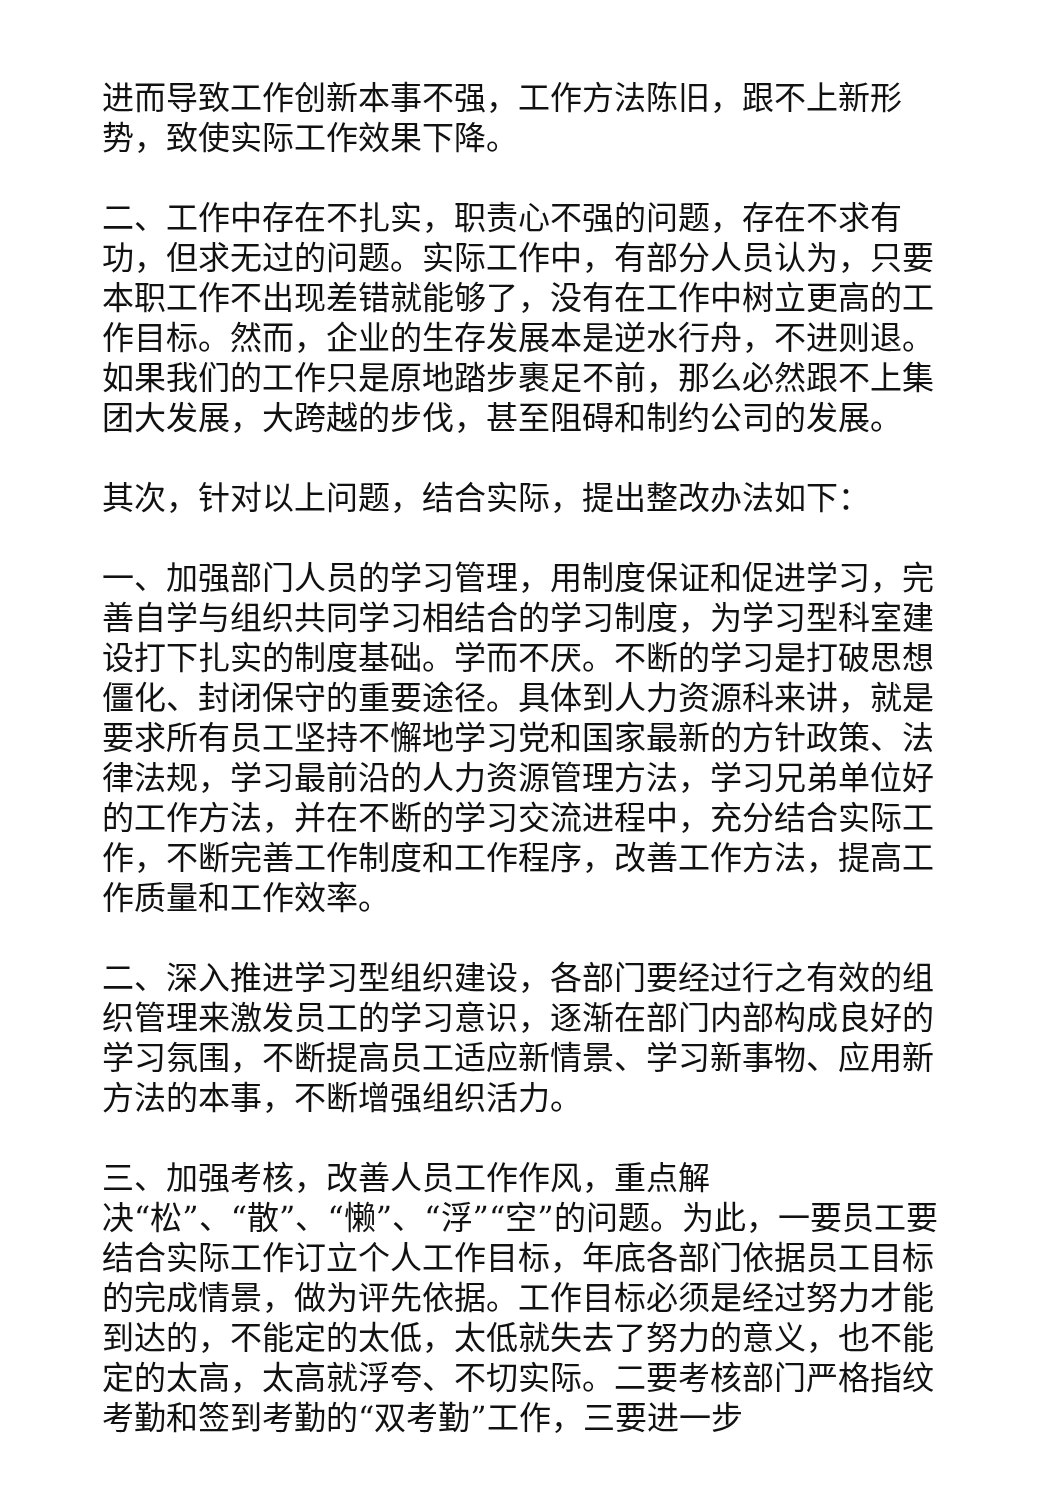进而导致工作创新本事不强，工作方法陈旧，跟不上新形势，致使实际工作效果下降。
二、工作中存在不扎实，职责心不强的问题，存在不求有功，但求无过的问题。实际工作中，有部分人员认为，只要本职工作不出现差错就能够了，没有在工作中树立更高的工作目标。然而，企业的生存发展本是逆水行舟，不进则退。如果我们的工作只是原地踏步裹足不前，那么必然跟不上集团大发展，大跨越的步伐，甚至阻碍和制约公司的发展。
其次，针对以上问题，结合实际，提出整改办法如下：
一、加强部门人员的学习管理，用制度保证和促进学习，完善自学与组织共同学习相结合的学习制度，为学习型科室建设打下扎实的制度基础。学而不厌。不断的学习是打破思想僵化、封闭保守的重要途径。具体到人力资源科来讲，就是要求所有员工坚持不懈地学习党和国家最新的方针政策、法律法规，学习最前沿的人力资源管理方法，学习兄弟单位好的工作方法，并在不断的学习交流进程中，充分结合实际工作，不断完善工作制度和工作程序，改善工作方法，提高工作质量和工作效率。
二、深入推进学习型组织建设，各部门要经过行之有效的组织管理来激发员工的学习意识，逐渐在部门内部构成良好的学习氛围，不断提高员工适应新情景、学习新事物、应用新方法的本事，不断增强组织活力。
三、加强考核，改善人员工作作风，重点解
决“松”、“散”、“懒”、“浮”“空”的问题。为此，一要员工要结合实际工作订立个人工作目标，年底各部门依据员工目标的完成情景，做为评先依据。工作目标必须是经过努力才能到达的，不能定的太低，太低就失去了努力的意义，也不能定的太高，太高就浮夸、不切实际。二要考核部门严格指纹考勤和签到考勤的“双考勤”工作，三要进一步